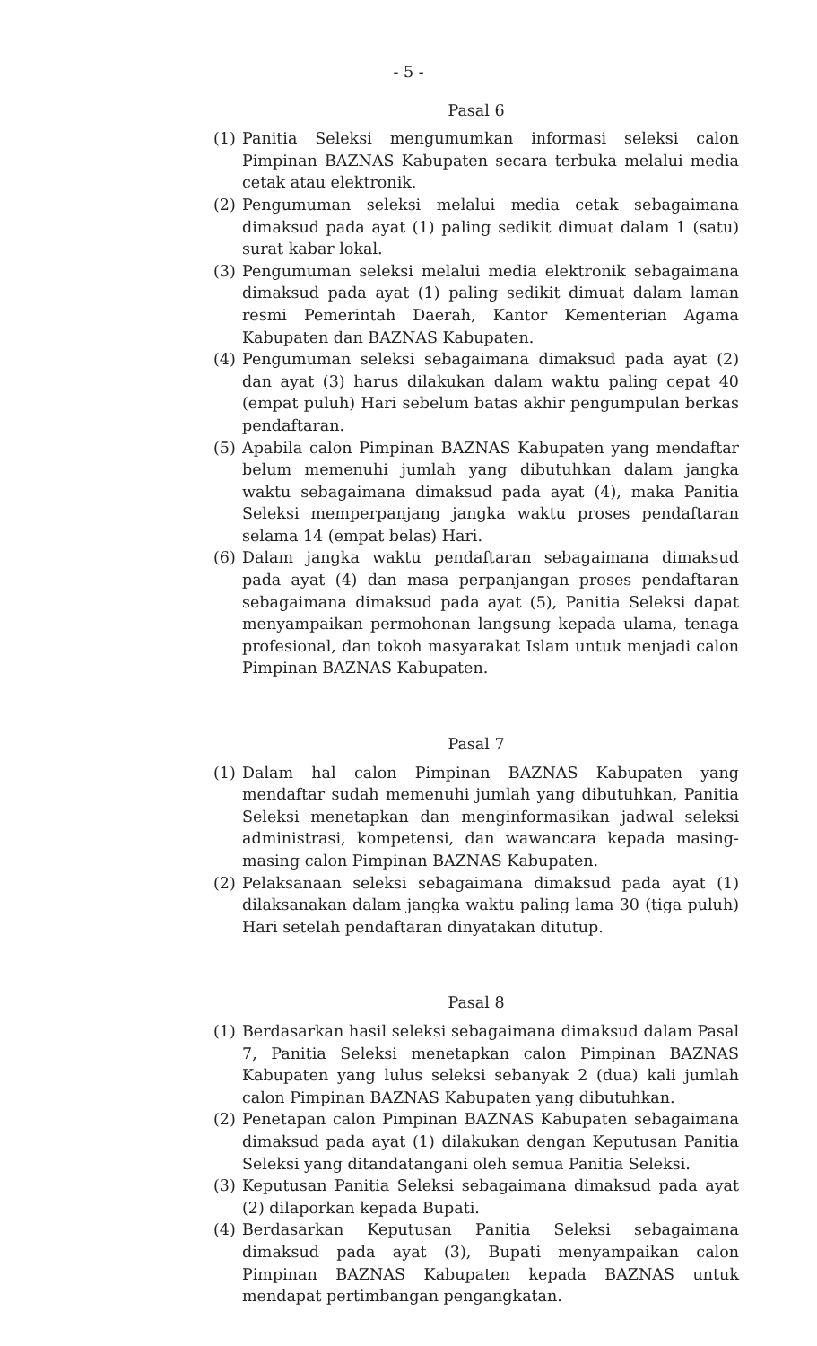- 5 -
Pasal 6
(1) Panitia Seleksi mengumumkan informasi seleksi calon Pimpinan BAZNAS Kabupaten secara terbuka melalui media cetak atau elektronik.
(2) Pengumuman seleksi melalui media cetak sebagaimana dimaksud pada ayat (1) paling sedikit dimuat dalam 1 (satu) surat kabar lokal.
(3) Pengumuman seleksi melalui media elektronik sebagaimana dimaksud pada ayat (1) paling sedikit dimuat dalam laman resmi Pemerintah Daerah, Kantor Kementerian Agama Kabupaten dan BAZNAS Kabupaten.
(4) Pengumuman seleksi sebagaimana dimaksud pada ayat (2) dan ayat (3) harus dilakukan dalam waktu paling cepat 40 (empat puluh) Hari sebelum batas akhir pengumpulan berkas pendaftaran.
(5) Apabila calon Pimpinan BAZNAS Kabupaten yang mendaftar belum memenuhi jumlah yang dibutuhkan dalam jangka waktu sebagaimana dimaksud pada ayat (4), maka Panitia Seleksi memperpanjang jangka waktu proses pendaftaran selama 14 (empat belas) Hari.
(6) Dalam jangka waktu pendaftaran sebagaimana dimaksud pada ayat (4) dan masa perpanjangan proses pendaftaran sebagaimana dimaksud pada ayat (5), Panitia Seleksi dapat menyampaikan permohonan langsung kepada ulama, tenaga profesional, dan tokoh masyarakat Islam untuk menjadi calon Pimpinan BAZNAS Kabupaten.
Pasal 7
(1) Dalam hal calon Pimpinan BAZNAS Kabupaten yang mendaftar sudah memenuhi jumlah yang dibutuhkan, Panitia Seleksi menetapkan dan menginformasikan jadwal seleksi administrasi, kompetensi, dan wawancara kepada masing-masing calon Pimpinan BAZNAS Kabupaten.
(2) Pelaksanaan seleksi sebagaimana dimaksud pada ayat (1) dilaksanakan dalam jangka waktu paling lama 30 (tiga puluh) Hari setelah pendaftaran dinyatakan ditutup.
Pasal 8
(1) Berdasarkan hasil seleksi sebagaimana dimaksud dalam Pasal 7, Panitia Seleksi menetapkan calon Pimpinan BAZNAS Kabupaten yang lulus seleksi sebanyak 2 (dua) kali jumlah calon Pimpinan BAZNAS Kabupaten yang dibutuhkan.
(2) Penetapan calon Pimpinan BAZNAS Kabupaten sebagaimana dimaksud pada ayat (1) dilakukan dengan Keputusan Panitia Seleksi yang ditandatangani oleh semua Panitia Seleksi.
(3) Keputusan Panitia Seleksi sebagaimana dimaksud pada ayat (2) dilaporkan kepada Bupati.
(4) Berdasarkan Keputusan Panitia Seleksi sebagaimana dimaksud pada ayat (3), Bupati menyampaikan calon Pimpinan BAZNAS Kabupaten kepada BAZNAS untuk mendapat pertimbangan pengangkatan.